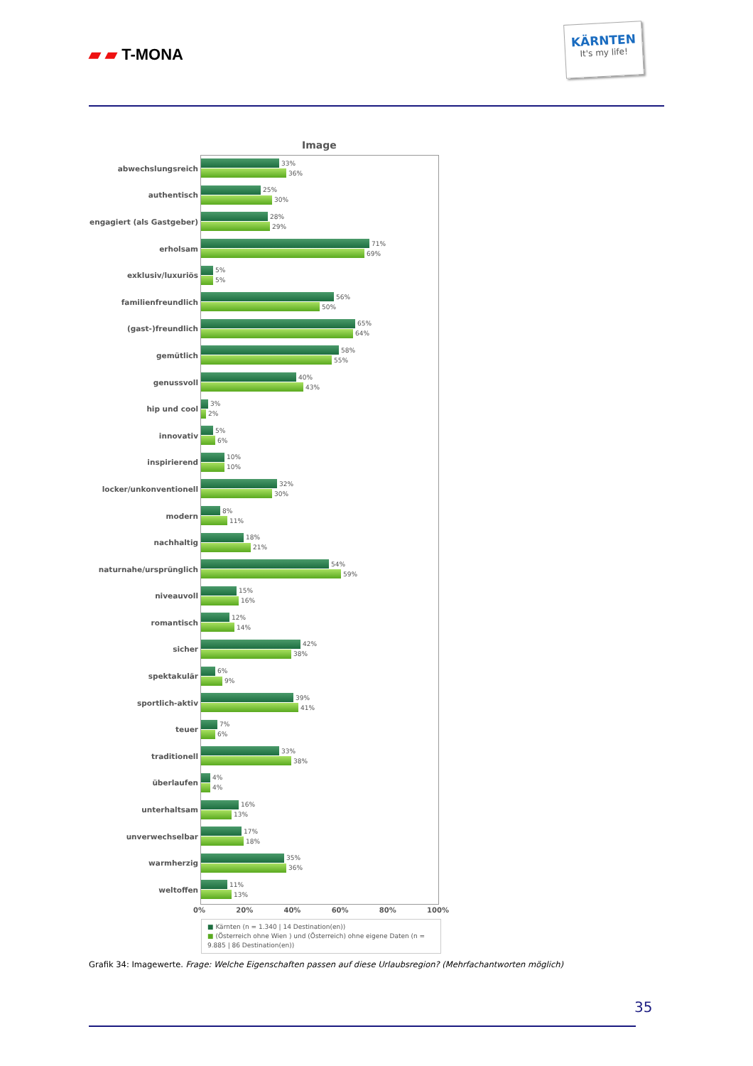▰ ▰ T-MONA
KÄRNTEN
It's my life!
Image
abwechslungsreich
33%
36%
authentisch
25%
30%
engagiert (als Gastgeber)
28%
29%
erholsam
71%
69%
exklusiv/luxuriös
5%
5%
familienfreundlich
56%
50%
(gast-)freundlich
65%
64%
gemütlich
58%
55%
genussvoll
40%
43%
hip und cool
3%
2%
innovativ
5%
6%
inspirierend
10%
10%
locker/unkonventionell
32%
30%
modern
8%
11%
nachhaltig
18%
21%
naturnahe/ursprünglich
54%
59%
niveauvoll
15%
16%
romantisch
12%
14%
sicher
42%
38%
spektakulär
6%
9%
sportlich-aktiv
39%
41%
teuer
7%
6%
traditionell
33%
38%
überlaufen
4%
4%
unterhaltsam
16%
13%
unverwechselbar
17%
18%
warmherzig
35%
36%
weltoffen
11%
13%
0% 20% 40% 60% 80% 100%
■ Kärnten (n = 1.340 | 14 Destination(en))
■ (Österreich ohne Wien ) und (Österreich) ohne eigene Daten (n = 9.885 | 86 Destination(en))
Grafik 34: Imagewerte. Frage: Welche Eigenschaften passen auf diese Urlaubsregion? (Mehrfachantworten möglich)
35